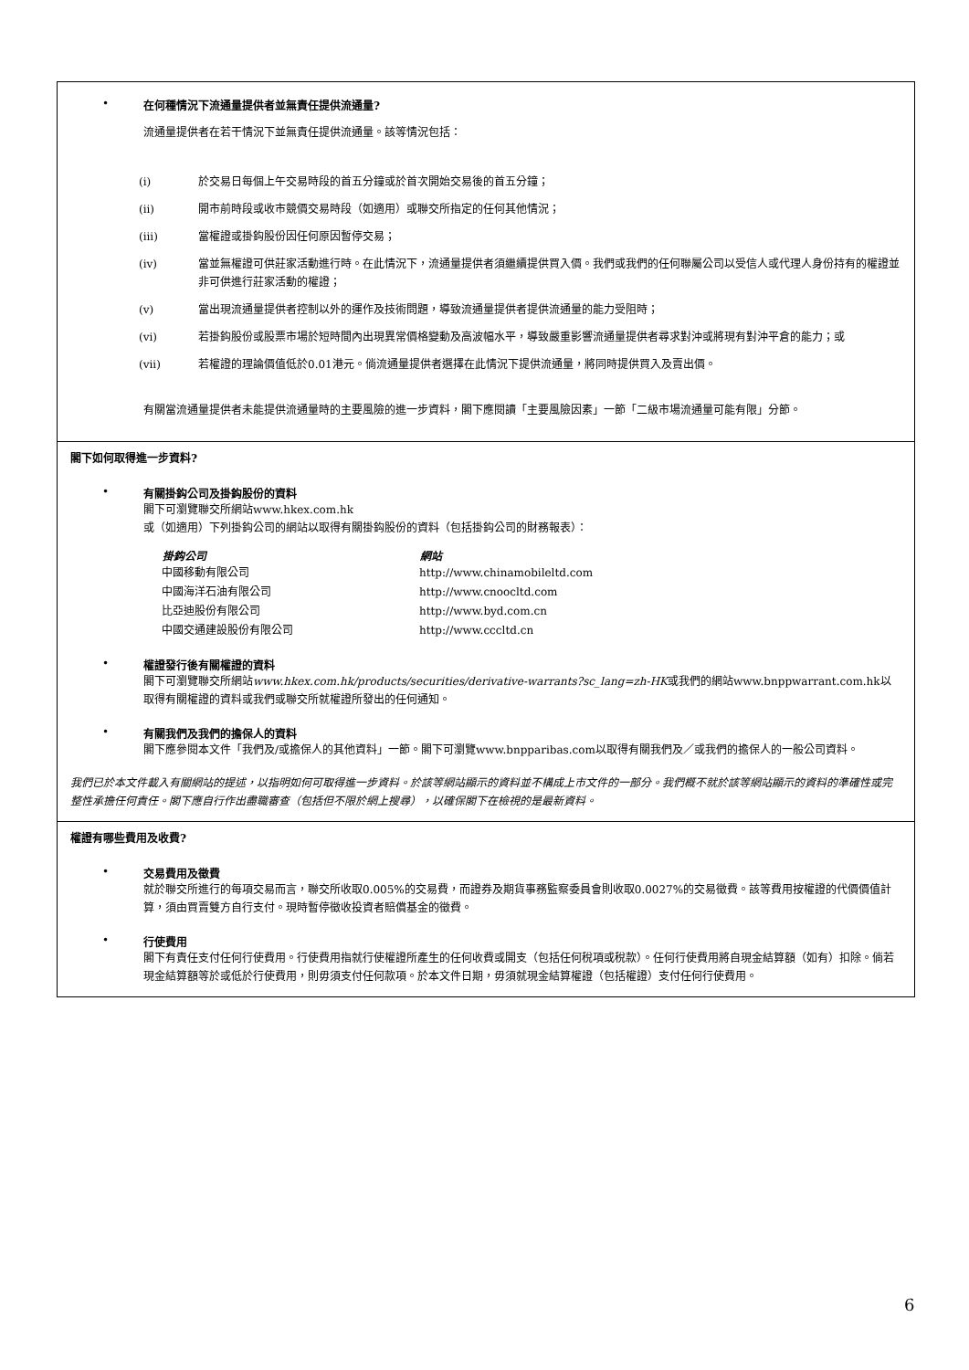• 在何種情況下流通量提供者並無責任提供流通量?
流通量提供者在若干情況下並無責任提供流通量。該等情況包括：
(i) 於交易日每個上午交易時段的首五分鐘或於首次開始交易後的首五分鐘；
(ii) 開市前時段或收市競價交易時段（如適用）或聯交所指定的任何其他情況；
(iii) 當權證或掛鈎股份因任何原因暫停交易；
(iv) 當並無權證可供莊家活動進行時。在此情況下，流通量提供者須繼續提供買入價。我們或我們的任何聯屬公司以受信人或代理人身份持有的權證並非可供進行莊家活動的權證；
(v) 當出現流通量提供者控制以外的運作及技術問題，導致流通量提供者提供流通量的能力受阻時；
(vi) 若掛鈎股份或股票市場於短時間內出現異常價格變動及高波幅水平，導致嚴重影響流通量提供者尋求對沖或將現有對沖平倉的能力；或
(vii) 若權證的理論價值低於0.01港元。倘流通量提供者選擇在此情況下提供流通量，將同時提供買入及賣出價。
有關當流通量提供者未能提供流通量時的主要風險的進一步資料，閣下應閱讀「主要風險因素」一節「二級市場流通量可能有限」分節。
閣下如何取得進一步資料?
• 有關掛鈎公司及掛鈎股份的資料
閣下可瀏覽聯交所網站www.hkex.com.hk
或（如適用）下列掛鈎公司的網站以取得有關掛鈎股份的資料（包括掛鈎公司的財務報表）：
| 掛鈎公司 | 網站 |
| --- | --- |
| 中國移動有限公司 | http://www.chinamobileltd.com |
| 中國海洋石油有限公司 | http://www.cnoocltd.com |
| 比亞迪股份有限公司 | http://www.byd.com.cn |
| 中國交通建設股份有限公司 | http://www.cccltd.cn |
• 權證發行後有關權證的資料
閣下可瀏覽聯交所網站www.hkex.com.hk/products/securities/derivative-warrants?sc_lang=zh-HK或我們的網站www.bnppwarrant.com.hk以取得有關權證的資料或我們或聯交所就權證所發出的任何通知。
• 有關我們及我們的擔保人的資料
閣下應參閱本文件「我們及/或擔保人的其他資料」一節。閣下可瀏覽www.bnpparibas.com以取得有關我們及／或我們的擔保人的一般公司資料。
我們已於本文件載入有關網站的提述，以指明如何可取得進一步資料。於該等網站顯示的資料並不構成上市文件的一部分。我們概不就於該等網站顯示的資料的準確性或完整性承擔任何責任。閣下應自行作出盡職審查（包括但不限於網上搜尋），以確保閣下在檢視的是最新資料。
權證有哪些費用及收費?
• 交易費用及徵費
就於聯交所進行的每項交易而言，聯交所收取0.005%的交易費，而證券及期貨事務監察委員會則收取0.0027%的交易徵費。該等費用按權證的代價價值計算，須由買賣雙方自行支付。現時暫停徵收投資者賠償基金的徵費。
• 行使費用
閣下有責任支付任何行使費用。行使費用指就行使權證所產生的任何收費或開支（包括任何稅項或稅款）。任何行使費用將自現金結算額（如有）扣除。倘若現金結算額等於或低於行使費用，則毋須支付任何款項。於本文件日期，毋須就現金結算權證（包括權證）支付任何行使費用。
6